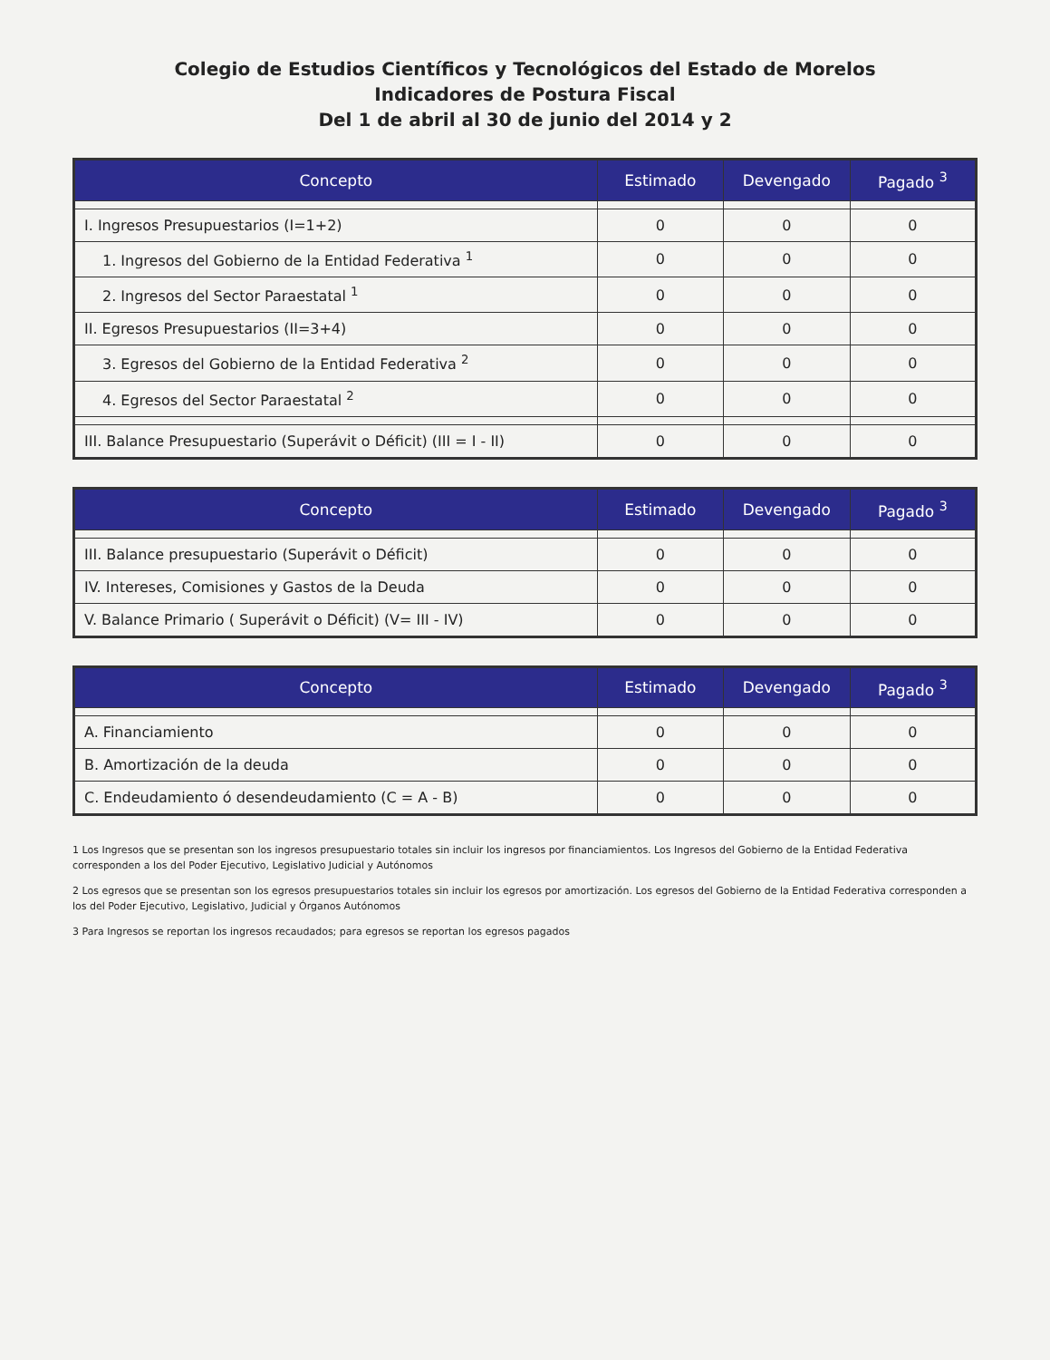Colegio de Estudios Científicos y Tecnológicos del Estado de Morelos
Indicadores de Postura Fiscal
Del 1 de abril al 30 de junio del 2014 y 2
| Concepto | Estimado | Devengado | Pagado <sup>3</sup> |
| --- | --- | --- | --- |
| I. Ingresos Presupuestarios (I=1+2) | 0 | 0 | 0 |
| 1. Ingresos del Gobierno de la Entidad Federativa <sup>1</sup> | 0 | 0 | 0 |
| 2. Ingresos del Sector Paraestatal <sup>1</sup> | 0 | 0 | 0 |
| II. Egresos Presupuestarios (II=3+4) | 0 | 0 | 0 |
| 3. Egresos del Gobierno de la Entidad Federativa <sup>2</sup> | 0 | 0 | 0 |
| 4. Egresos del Sector Paraestatal <sup>2</sup> | 0 | 0 | 0 |
| III. Balance Presupuestario (Superávit o Déficit) (III = I - II) | 0 | 0 | 0 |
| Concepto | Estimado | Devengado | Pagado <sup>3</sup> |
| --- | --- | --- | --- |
| III. Balance presupuestario (Superávit o Déficit) | 0 | 0 | 0 |
| IV. Intereses, Comisiones y Gastos de la Deuda | 0 | 0 | 0 |
| V. Balance Primario ( Superávit o Déficit) (V= III - IV) | 0 | 0 | 0 |
| Concepto | Estimado | Devengado | Pagado <sup>3</sup> |
| --- | --- | --- | --- |
| A. Financiamiento | 0 | 0 | 0 |
| B. Amortización de la deuda | 0 | 0 | 0 |
| C. Endeudamiento ó desendeudamiento (C = A - B) | 0 | 0 | 0 |
1 Los Ingresos que se presentan son los ingresos presupuestario totales sin incluir los ingresos por financiamientos. Los Ingresos del Gobierno de la Entidad Federativa corresponden a los del Poder Ejecutivo, Legislativo Judicial y Autónomos
2 Los egresos que se presentan son los egresos presupuestarios totales sin incluir los egresos por amortización. Los egresos del Gobierno de la Entidad Federativa corresponden a los del Poder Ejecutivo, Legislativo, Judicial y Órganos Autónomos
3 Para Ingresos se reportan los ingresos recaudados; para egresos se reportan los egresos pagados